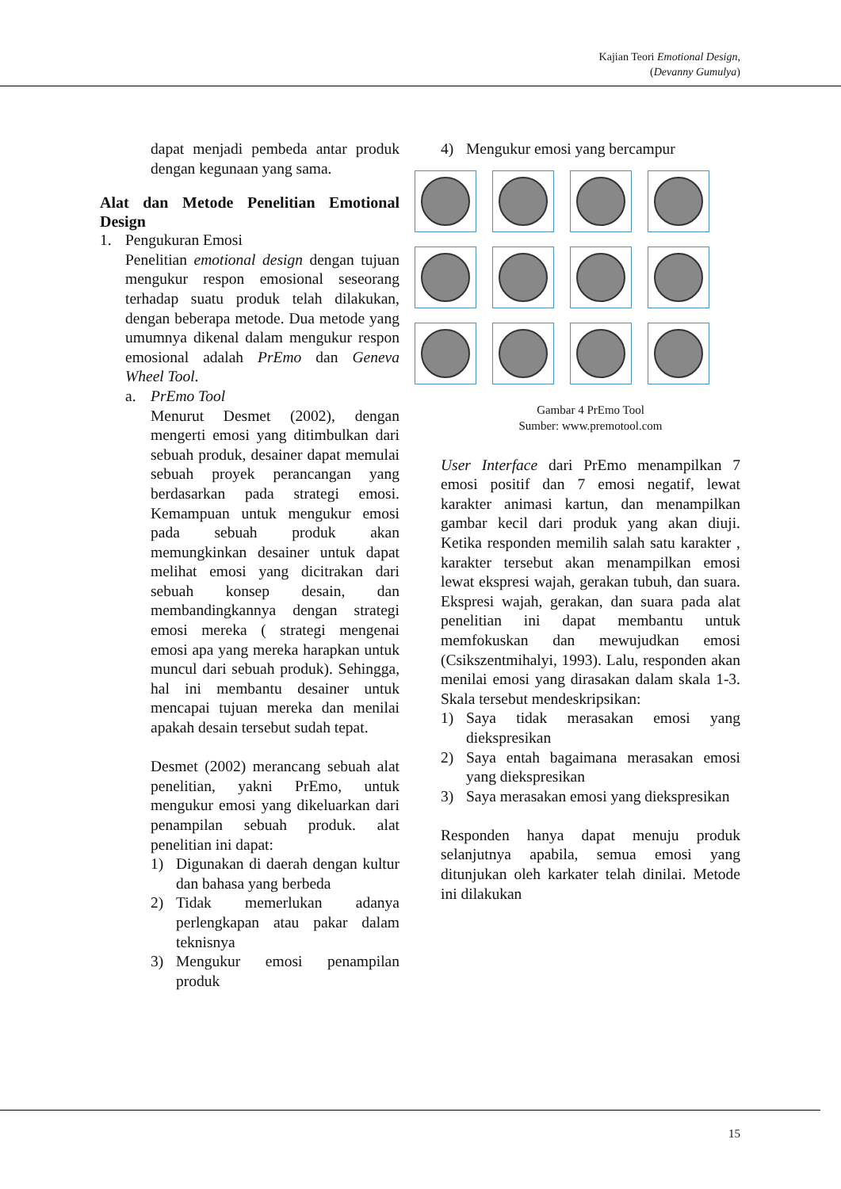Kajian Teori Emotional Design,
(Devanny Gumulya)
dapat menjadi pembeda antar produk dengan kegunaan yang sama.
Alat dan Metode Penelitian Emotional Design
1. Pengukuran Emosi
Penelitian emotional design dengan tujuan mengukur respon emosional seseorang terhadap suatu produk telah dilakukan, dengan beberapa metode. Dua metode yang umumnya dikenal dalam mengukur respon emosional adalah PrEmo dan Geneva Wheel Tool.
a. PrEmo Tool
Menurut Desmet (2002), dengan mengerti emosi yang ditimbulkan dari sebuah produk, desainer dapat memulai sebuah proyek perancangan yang berdasarkan pada strategi emosi. Kemampuan untuk mengukur emosi pada sebuah produk akan memungkinkan desainer untuk dapat melihat emosi yang dicitrakan dari sebuah konsep desain, dan membandingkannya dengan strategi emosi mereka ( strategi mengenai emosi apa yang mereka harapkan untuk muncul dari sebuah produk). Sehingga, hal ini membantu desainer untuk mencapai tujuan mereka dan menilai apakah desain tersebut sudah tepat.
Desmet (2002) merancang sebuah alat penelitian, yakni PrEmo, untuk mengukur emosi yang dikeluarkan dari penampilan sebuah produk. alat penelitian ini dapat:
1) Digunakan di daerah dengan kultur dan bahasa yang berbeda
2) Tidak memerlukan adanya perlengkapan atau pakar dalam teknisnya
3) Mengukur emosi penampilan produk
4) Mengukur emosi yang bercampur
Gambar 4 PrEmo Tool
Sumber: www.premotool.com
User Interface dari PrEmo menampilkan 7 emosi positif dan 7 emosi negatif, lewat karakter animasi kartun, dan menampilkan gambar kecil dari produk yang akan diuji. Ketika responden memilih salah satu karakter , karakter tersebut akan menampilkan emosi lewat ekspresi wajah, gerakan tubuh, dan suara. Ekspresi wajah, gerakan, dan suara pada alat penelitian ini dapat membantu untuk memfokuskan dan mewujudkan emosi (Csikszentmihalyi, 1993). Lalu, responden akan menilai emosi yang dirasakan dalam skala 1-3. Skala tersebut mendeskripsikan:
1) Saya tidak merasakan emosi yang diekspresikan
2) Saya entah bagaimana merasakan emosi yang diekspresikan
3) Saya merasakan emosi yang diekspresikan
Responden hanya dapat menuju produk selanjutnya apabila, semua emosi yang ditunjukan oleh karkater telah dinilai. Metode ini dilakukan
15